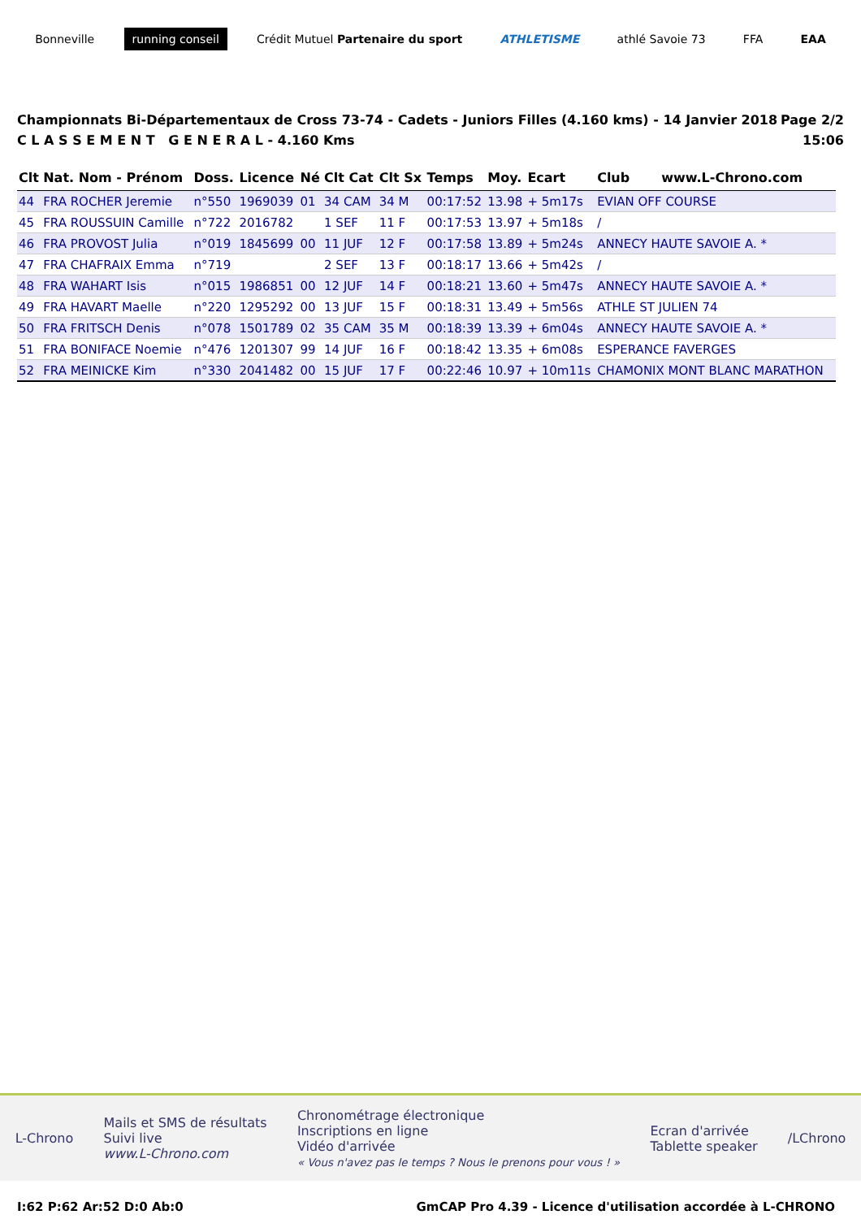Bonneville running conseil
Crédit Mutuel Partenaire du sport
ATHLETISME athlé Savoie 73 FFA EAA
Championnats Bi-Départementaux de Cross 73-74 - Cadets - Juniors Filles (4.160 kms) - 14 Janvier 2018
C L A S S E M E N T G E N E R A L - 4.160 Kms
Page 2/2
15:06
| Clt | Nat. Nom - Prénom | Doss. | Licence | Né | Clt Cat | Clt Sx | Temps | Moy. | Ecart | Club www.L-Chrono.com |
| --- | --- | --- | --- | --- | --- | --- | --- | --- | --- | --- |
| 44 | FRA ROCHER Jeremie | n°550 | 1969039 | 01 | 34 CAM | 34 M | 00:17:52 | 13.98 | + 5m17s | EVIAN OFF COURSE |
| 45 | FRA ROUSSUIN Camille | n°722 | 2016782 | | 1 SEF | 11 F | 00:17:53 | 13.97 | + 5m18s | / |
| 46 | FRA PROVOST Julia | n°019 | 1845699 | 00 | 11 JUF | 12 F | 00:17:58 | 13.89 | + 5m24s | ANNECY HAUTE SAVOIE A. * |
| 47 | FRA CHAFRAIX Emma | n°719 | | | 2 SEF | 13 F | 00:18:17 | 13.66 | + 5m42s | / |
| 48 | FRA WAHART Isis | n°015 | 1986851 | 00 | 12 JUF | 14 F | 00:18:21 | 13.60 | + 5m47s | ANNECY HAUTE SAVOIE A. * |
| 49 | FRA HAVART Maelle | n°220 | 1295292 | 00 | 13 JUF | 15 F | 00:18:31 | 13.49 | + 5m56s | ATHLE ST JULIEN 74 |
| 50 | FRA FRITSCH Denis | n°078 | 1501789 | 02 | 35 CAM | 35 M | 00:18:39 | 13.39 | + 6m04s | ANNECY HAUTE SAVOIE A. * |
| 51 | FRA BONIFACE Noemie | n°476 | 1201307 | 99 | 14 JUF | 16 F | 00:18:42 | 13.35 | + 6m08s | ESPERANCE FAVERGES |
| 52 | FRA MEINICKE Kim | n°330 | 2041482 | 00 | 15 JUF | 17 F | 00:22:46 | 10.97 | + 10m11s | CHAMONIX MONT BLANC MARATHON |
L-Chrono
Mails et SMS de résultats
Suivi live
www.L-Chrono.com
Chronométrage électronique
Inscriptions en ligne
Vidéo d'arrivée
« Vous n'avez pas le temps ? Nous le prenons pour vous ! »
Ecran d'arrivée
Tablette speaker
/LChrono
I:62 P:62 Ar:52 D:0 Ab:0 GmCAP Pro 4.39 - Licence d'utilisation accordée à L-CHRONO